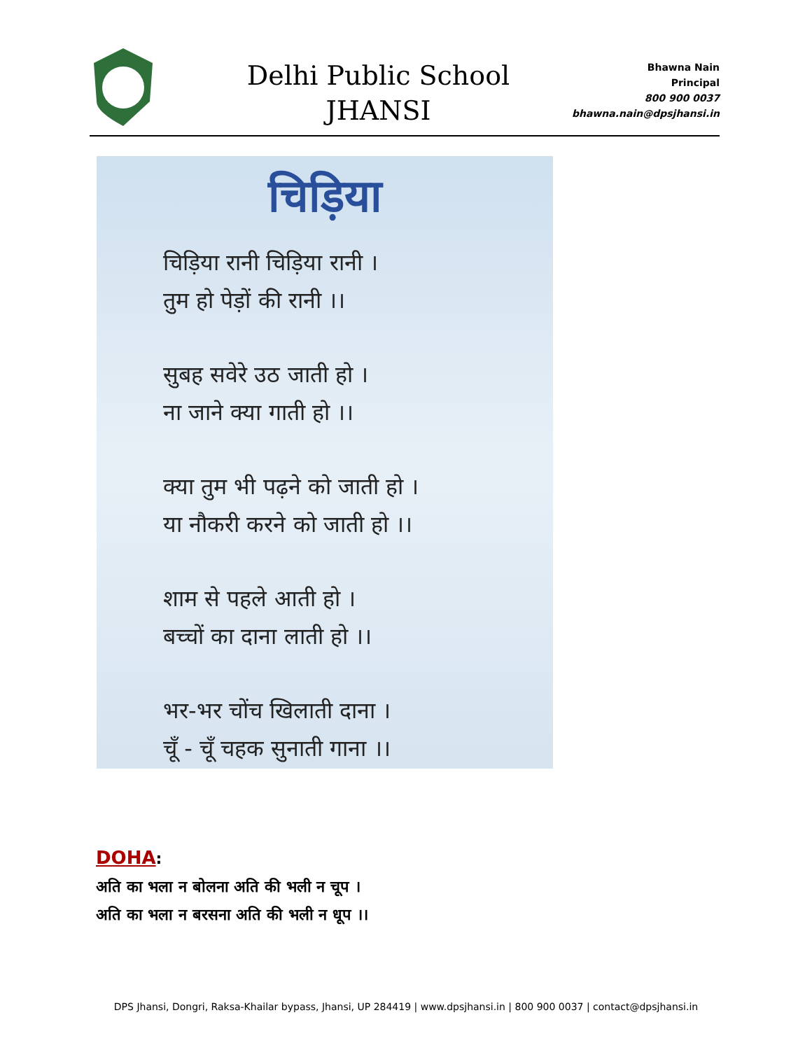Delhi Public School
JHANSI
Bhawna Nain
Principal
800 900 0037
bhawna.nain@dpsjhansi.in
चिड़िया
चिड़िया रानी चिड़िया रानी ।
तुम हो पेड़ों की रानी ।।
सुबह सवेरे उठ जाती हो ।
ना जाने क्या गाती हो ।।
क्या तुम भी पढ़ने को जाती हो ।
या नौकरी करने को जाती हो ।।
शाम से पहले आती हो ।
बच्चों का दाना लाती हो ।।
भर-भर चोंच खिलाती दाना ।
चूँ - चूँ चहक सुनाती गाना ।।
DOHA:
अति का भला न बोलना अति की भली न चूप ।
अति का भला न बरसना अति की भली न धूप ।।
DPS Jhansi, Dongri, Raksa-Khailar bypass, Jhansi, UP 284419 | www.dpsjhansi.in | 800 900 0037 | contact@dpsjhansi.in